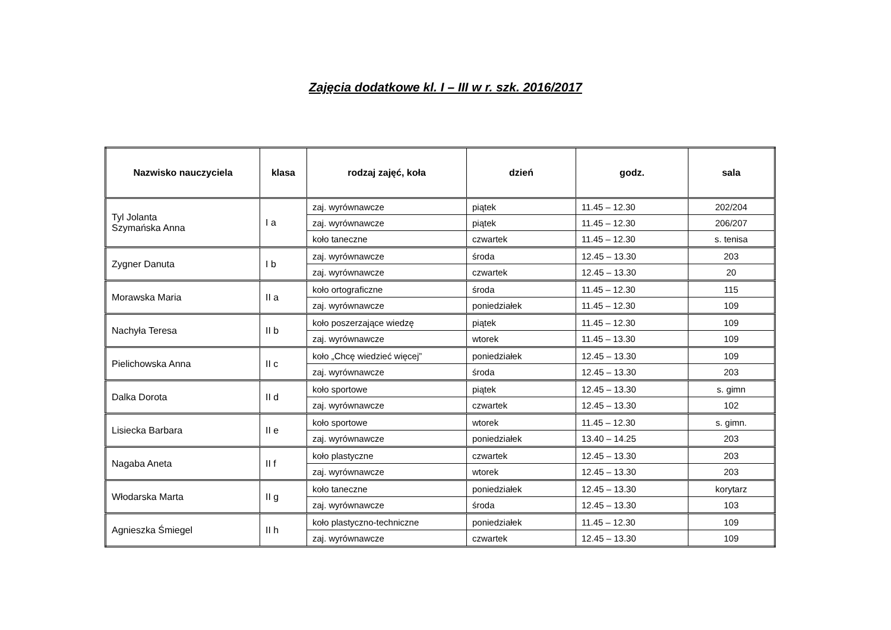Zajęcia dodatkowe kl. I – III w r. szk. 2016/2017
| Nazwisko nauczyciela | klasa | rodzaj zajęć, koła | dzień | godz. | sala |
| --- | --- | --- | --- | --- | --- |
| Tyl Jolanta Szymańska Anna | I a | zaj. wyrównawcze | piątek | 11.45 – 12.30 | 202/204 |
| | | zaj. wyrównawcze | piątek | 11.45 – 12.30 | 206/207 |
| | | koło taneczne | czwartek | 11.45 – 12.30 | s. tenisa |
| Zygner Danuta | I b | zaj. wyrównawcze | środa | 12.45 – 13.30 | 203 |
| | | zaj. wyrównawcze | czwartek | 12.45 – 13.30 | 20 |
| Morawska Maria | II a | koło ortograficzne | środa | 11.45 – 12.30 | 115 |
| | | zaj. wyrównawcze | poniedziałek | 11.45 – 12.30 | 109 |
| Nachyła Teresa | II b | koło poszerzające wiedzę | piątek | 11.45 – 12.30 | 109 |
| | | zaj. wyrównawcze | wtorek | 11.45 – 13.30 | 109 |
| Pielichowska Anna | II c | koło „Chcę wiedzieć więcej” | poniedziałek | 12.45 – 13.30 | 109 |
| | | zaj. wyrównawcze | środa | 12.45 – 13.30 | 203 |
| Dalka Dorota | II d | koło sportowe | piątek | 12.45 – 13.30 | s. gimn |
| | | zaj. wyrównawcze | czwartek | 12.45 – 13.30 | 102 |
| Lisiecka Barbara | II e | koło sportowe | wtorek | 11.45 – 12.30 | s. gimn. |
| | | zaj. wyrównawcze | poniedziałek | 13.40 – 14.25 | 203 |
| Nagaba Aneta | II f | koło plastyczne | czwartek | 12.45 – 13.30 | 203 |
| | | zaj. wyrównawcze | wtorek | 12.45 – 13.30 | 203 |
| Włodarska Marta | II g | koło taneczne | poniedziałek | 12.45 – 13.30 | korytarz |
| | | zaj. wyrównawcze | środa | 12.45 – 13.30 | 103 |
| Agnieszka Śmiegel | II h | koło plastyczno-techniczne | poniedziałek | 11.45 – 12.30 | 109 |
| | | zaj. wyrównawcze | czwartek | 12.45 – 13.30 | 109 |